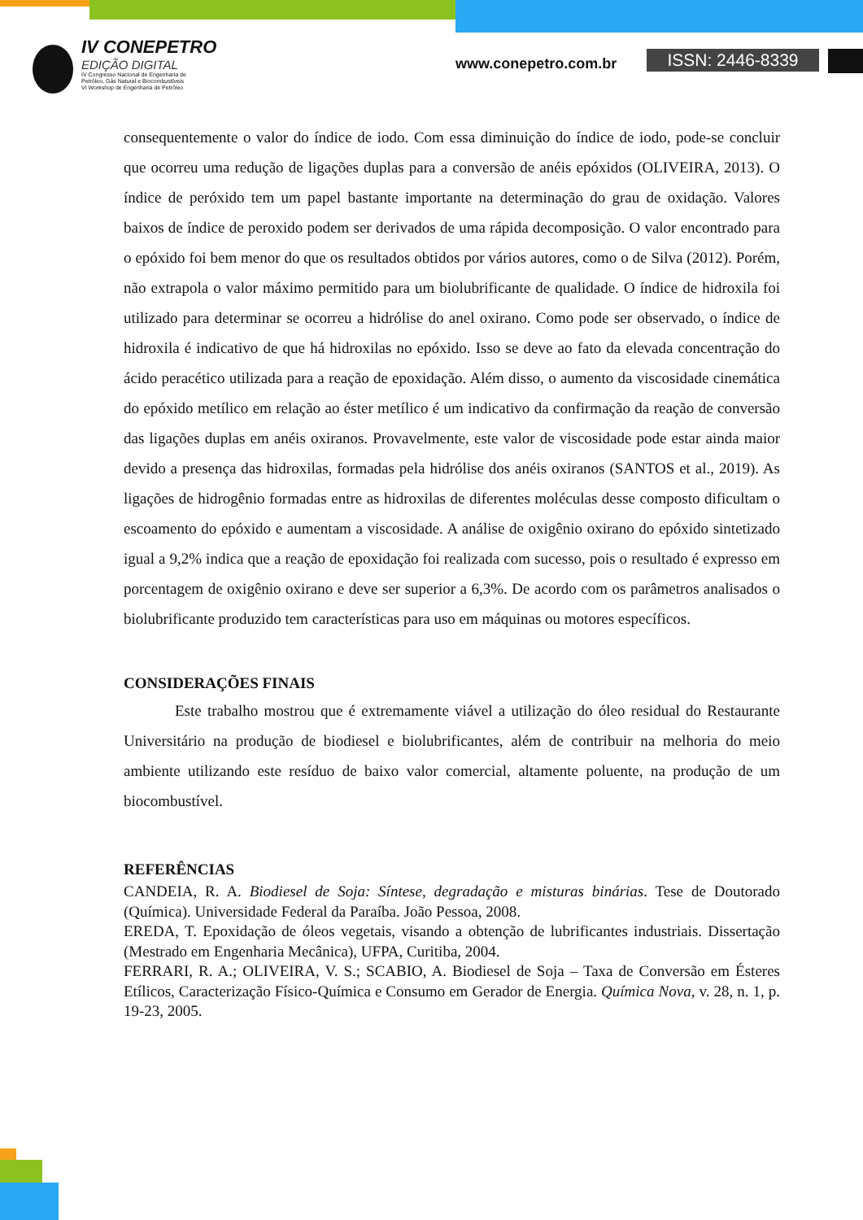IV CONEPETRO
EDIÇÃO DIGITAL
IV Congresso Nacional de Engenharia de
Petróleo, Gás Natural e Biocombustíveis
VI Workshop de Engenharia de Petróleo
www.conepetro.com.br ISSN: 2446-8339
consequentemente o valor do índice de iodo. Com essa diminuição do índice de iodo, pode-se concluir que ocorreu uma redução de ligações duplas para a conversão de anéis epóxidos (OLIVEIRA, 2013). O índice de peróxido tem um papel bastante importante na determinação do grau de oxidação. Valores baixos de índice de peroxido podem ser derivados de uma rápida decomposição. O valor encontrado para o epóxido foi bem menor do que os resultados obtidos por vários autores, como o de Silva (2012). Porém, não extrapola o valor máximo permitido para um biolubrificante de qualidade. O índice de hidroxila foi utilizado para determinar se ocorreu a hidrólise do anel oxirano. Como pode ser observado, o índice de hidroxila é indicativo de que há hidroxilas no epóxido. Isso se deve ao fato da elevada concentração do ácido peracético utilizada para a reação de epoxidação. Além disso, o aumento da viscosidade cinemática do epóxido metílico em relação ao éster metílico é um indicativo da confirmação da reação de conversão das ligações duplas em anéis oxiranos. Provavelmente, este valor de viscosidade pode estar ainda maior devido a presença das hidroxilas, formadas pela hidrólise dos anéis oxiranos (SANTOS et al., 2019). As ligações de hidrogênio formadas entre as hidroxilas de diferentes moléculas desse composto dificultam o escoamento do epóxido e aumentam a viscosidade. A análise de oxigênio oxirano do epóxido sintetizado igual a 9,2% indica que a reação de epoxidação foi realizada com sucesso, pois o resultado é expresso em porcentagem de oxigênio oxirano e deve ser superior a 6,3%. De acordo com os parâmetros analisados o biolubrificante produzido tem características para uso em máquinas ou motores específicos.
CONSIDERAÇÕES FINAIS
Este trabalho mostrou que é extremamente viável a utilização do óleo residual do Restaurante Universitário na produção de biodiesel e biolubrificantes, além de contribuir na melhoria do meio ambiente utilizando este resíduo de baixo valor comercial, altamente poluente, na produção de um biocombustível.
REFERÊNCIAS
CANDEIA, R. A. Biodiesel de Soja: Síntese, degradação e misturas binárias. Tese de Doutorado (Química). Universidade Federal da Paraíba. João Pessoa, 2008.
EREDA, T. Epoxidação de óleos vegetais, visando a obtenção de lubrificantes industriais. Dissertação (Mestrado em Engenharia Mecânica), UFPA, Curitiba, 2004.
FERRARI, R. A.; OLIVEIRA, V. S.; SCABIO, A. Biodiesel de Soja – Taxa de Conversão em Ésteres Etílicos, Caracterização Físico-Química e Consumo em Gerador de Energia. Química Nova, v. 28, n. 1, p. 19-23, 2005.